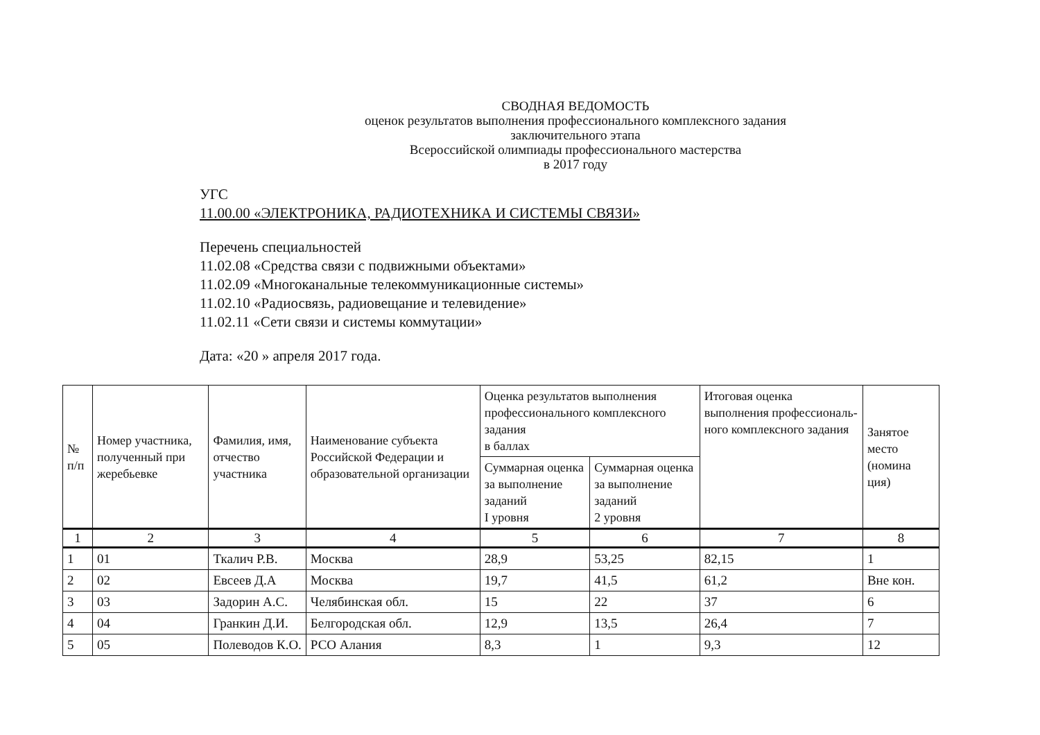СВОДНАЯ ВЕДОМОСТЬ
оценок результатов выполнения профессионального комплексного задания
заключительного этапа
Всероссийской олимпиады профессионального мастерства
в 2017 году
УГС
11.00.00 «ЭЛЕКТРОНИКА, РАДИОТЕХНИКА И СИСТЕМЫ СВЯЗИ»
Перечень специальностей
11.02.08 «Средства связи с подвижными объектами»
11.02.09 «Многоканальные телекоммуникационные системы»
11.02.10 «Радиосвязь, радиовещание и телевидение»
11.02.11 «Сети связи и системы коммутации»
Дата: «20 » апреля 2017 года.
| № п/п | Номер участника, полученный при жеребьевке | Фамилия, имя, отчество участника | Наименование субъекта Российской Федерации и образовательной организации | Оценка результатов выполнения профессионального комплексного задания в баллах | | Итоговая оценка выполнения профессиональ-ного комплексного задания | Занятое место (номина ция) |
| --- | --- | --- | --- | --- | --- | --- | --- |
| | | | | Суммарная оценка за выполнение заданий I уровня | Суммарная оценка за выполнение заданий 2 уровня | | |
| 1 | 2 | 3 | 4 | 5 | 6 | 7 | 8 |
| 1 | 01 | Ткалич Р.В. | Москва | 28,9 | 53,25 | 82,15 | 1 |
| 2 | 02 | Евсеев Д.А | Москва | 19,7 | 41,5 | 61,2 | Вне кон. |
| 3 | 03 | Задорин А.С. | Челябинская обл. | 15 | 22 | 37 | 6 |
| 4 | 04 | Гранкин Д.И. | Белгородская обл. | 12,9 | 13,5 | 26,4 | 7 |
| 5 | 05 | Полеводов К.О. | РСО Алания | 8,3 | 1 | 9,3 | 12 |